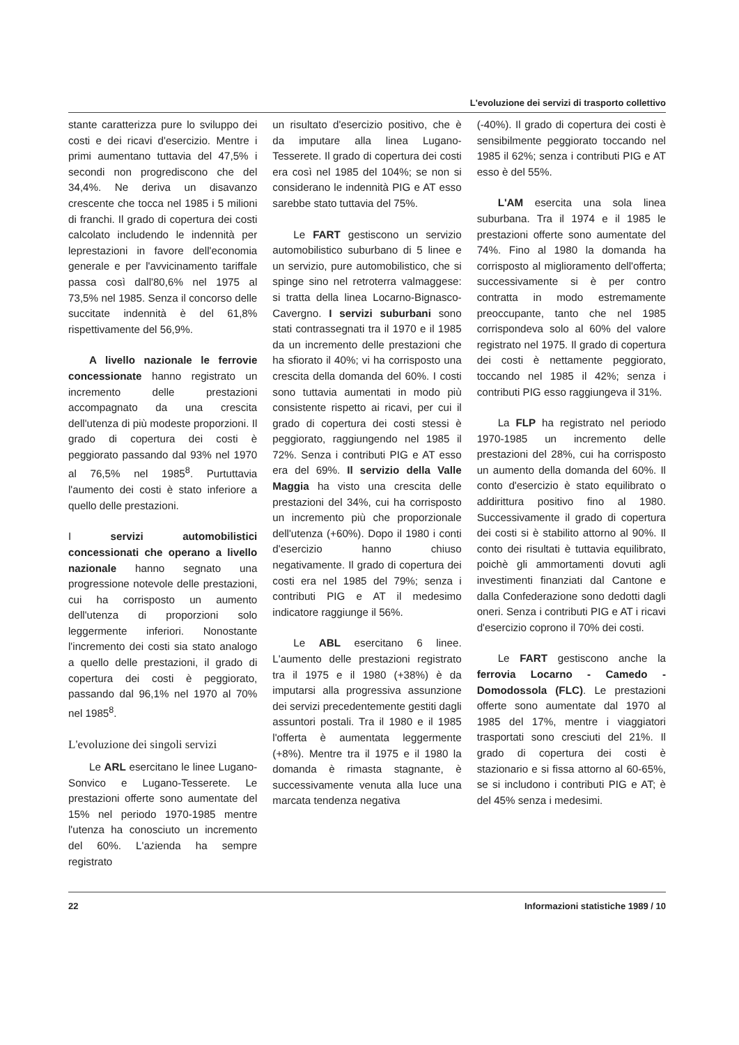L'evoluzione dei servizi di trasporto collettivo
stante caratterizza pure lo sviluppo dei costi e dei ricavi d'esercizio. Mentre i primi aumentano tuttavia del 47,5% i secondi non progrediscono che del 34,4%. Ne deriva un disavanzo crescente che tocca nel 1985 i 5 milioni di franchi. Il grado di copertura dei costi calcolato includendo le indennità per leprestazioni in favore dell'economia generale e per l'avvicinamento tariffale passa così dall'80,6% nel 1975 al 73,5% nel 1985. Senza il concorso delle succitate indennità è del 61,8% rispettivamente del 56,9%.
A livello nazionale le ferrovie concessionate hanno registrato un incremento delle prestazioni accompagnato da una crescita dell'utenza di più modeste proporzioni. Il grado di copertura dei costi è peggiorato passando dal 93% nel 1970 al 76,5% nel 1985<sup>8</sup>. Purtuttavia l'aumento dei costi è stato inferiore a quello delle prestazioni.
I servizi automobilistici concessionati che operano a livello nazionale hanno segnato una progressione notevole delle prestazioni, cui ha corrisposto un aumento dell'utenza di proporzioni solo leggermente inferiori. Nonostante l'incremento dei costi sia stato analogo a quello delle prestazioni, il grado di copertura dei costi è peggiorato, passando dal 96,1% nel 1970 al 70% nel 1985<sup>8</sup>.
L'evoluzione dei singoli servizi
Le ARL esercitano le linee Lugano-Sonvico e Lugano-Tesserete. Le prestazioni offerte sono aumentate del 15% nel periodo 1970-1985 mentre l'utenza ha conosciuto un incremento del 60%. L'azienda ha sempre registrato
un risultato d'esercizio positivo, che è da imputare alla linea Lugano-Tesserete. Il grado di copertura dei costi era così nel 1985 del 104%; se non si considerano le indennità PIG e AT esso sarebbe stato tuttavia del 75%.
Le FART gestiscono un servizio automobilistico suburbano di 5 linee e un servizio, pure automobilistico, che si spinge sino nel retroterra valmaggese: si tratta della linea Locarno-Bignasco-Cavergno. I servizi suburbani sono stati contrassegnati tra il 1970 e il 1985 da un incremento delle prestazioni che ha sfiorato il 40%; vi ha corrisposto una crescita della domanda del 60%. I costi sono tuttavia aumentati in modo più consistente rispetto ai ricavi, per cui il grado di copertura dei costi stessi è peggiorato, raggiungendo nel 1985 il 72%. Senza i contributi PIG e AT esso era del 69%. Il servizio della Valle Maggia ha visto una crescita delle prestazioni del 34%, cui ha corrisposto un incremento più che proporzionale dell'utenza (+60%). Dopo il 1980 i conti d'esercizio hanno chiuso negativamente. Il grado di copertura dei costi era nel 1985 del 79%; senza i contributi PIG e AT il medesimo indicatore raggiunge il 56%.
Le ABL esercitano 6 linee. L'aumento delle prestazioni registrato tra il 1975 e il 1980 (+38%) è da imputarsi alla progressiva assunzione dei servizi precedentemente gestiti dagli assuntori postali. Tra il 1980 e il 1985 l'offerta è aumentata leggermente (+8%). Mentre tra il 1975 e il 1980 la domanda è rimasta stagnante, è successivamente venuta alla luce una marcata tendenza negativa
(-40%). Il grado di copertura dei costi è sensibilmente peggiorato toccando nel 1985 il 62%; senza i contributi PIG e AT esso è del 55%.
L'AM esercita una sola linea suburbana. Tra il 1974 e il 1985 le prestazioni offerte sono aumentate del 74%. Fino al 1980 la domanda ha corrisposto al miglioramento dell'offerta; successivamente si è per contro contratta in modo estremamente preoccupante, tanto che nel 1985 corrispondeva solo al 60% del valore registrato nel 1975. Il grado di copertura dei costi è nettamente peggiorato, toccando nel 1985 il 42%; senza i contributi PIG esso raggiungeva il 31%.
La FLP ha registrato nel periodo 1970-1985 un incremento delle prestazioni del 28%, cui ha corrisposto un aumento della domanda del 60%. Il conto d'esercizio è stato equilibrato o addirittura positivo fino al 1980. Successivamente il grado di copertura dei costi si è stabilito attorno al 90%. Il conto dei risultati è tuttavia equilibrato, poichè gli ammortamenti dovuti agli investimenti finanziati dal Cantone e dalla Confederazione sono dedotti dagli oneri. Senza i contributi PIG e AT i ricavi d'esercizio coprono il 70% dei costi.
Le FART gestiscono anche la ferrovia Locarno - Camedo - Domodossola (FLC). Le prestazioni offerte sono aumentate dal 1970 al 1985 del 17%, mentre i viaggiatori trasportati sono cresciuti del 21%. Il grado di copertura dei costi è stazionario e si fissa attorno al 60-65%, se si includono i contributi PIG e AT; è del 45% senza i medesimi.
22 Informazioni statistiche 1989 / 10